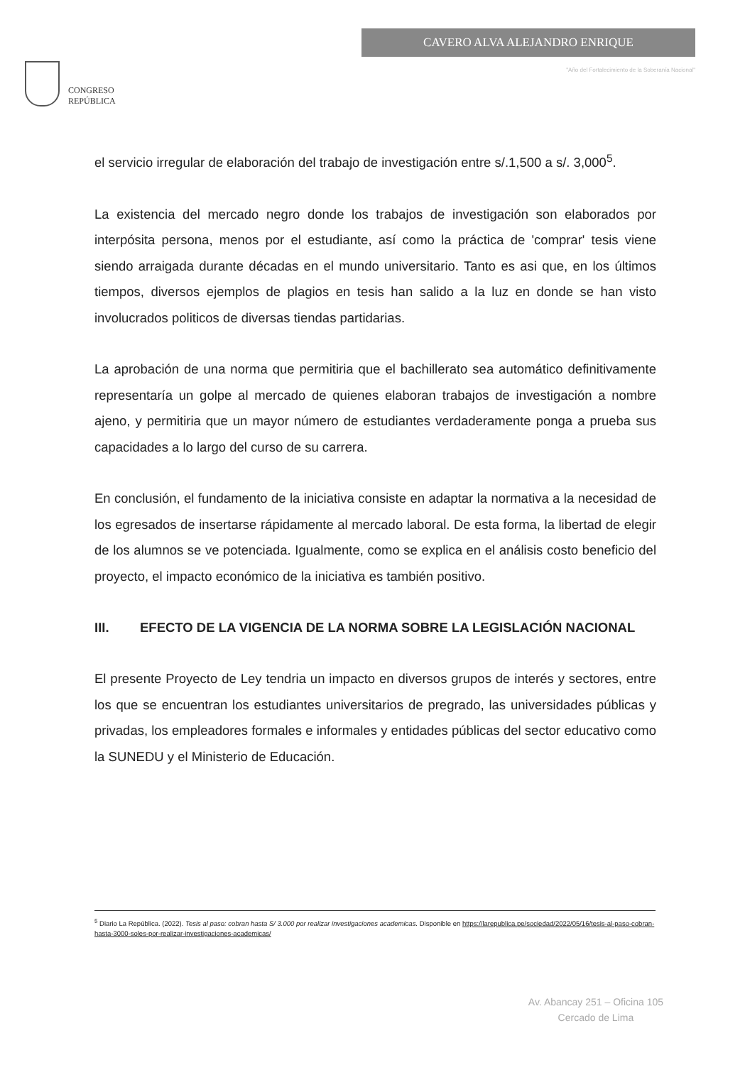CONGRESO
REPÚBLICA
CAVERO ALVA ALEJANDRO ENRIQUE
"Año del Fortalecimiento de la Soberanía Nacional"
el servicio irregular de elaboración del trabajo de investigación entre s/.1,500 a s/. 3,000<sup>5</sup>.
La existencia del mercado negro donde los trabajos de investigación son elaborados por interpósita persona, menos por el estudiante, así como la práctica de 'comprar' tesis viene siendo arraigada durante décadas en el mundo universitario. Tanto es asi que, en los últimos tiempos, diversos ejemplos de plagios en tesis han salido a la luz en donde se han visto involucrados politicos de diversas tiendas partidarias.
La aprobación de una norma que permitiria que el bachillerato sea automático definitivamente representaría un golpe al mercado de quienes elaboran trabajos de investigación a nombre ajeno, y permitiria que un mayor número de estudiantes verdaderamente ponga a prueba sus capacidades a lo largo del curso de su carrera.
En conclusión, el fundamento de la iniciativa consiste en adaptar la normativa a la necesidad de los egresados de insertarse rápidamente al mercado laboral. De esta forma, la libertad de elegir de los alumnos se ve potenciada. Igualmente, como se explica en el análisis costo beneficio del proyecto, el impacto económico de la iniciativa es también positivo.
III. EFECTO DE LA VIGENCIA DE LA NORMA SOBRE LA LEGISLACIÓN NACIONAL
El presente Proyecto de Ley tendria un impacto en diversos grupos de interés y sectores, entre los que se encuentran los estudiantes universitarios de pregrado, las universidades públicas y privadas, los empleadores formales e informales y entidades públicas del sector educativo como la SUNEDU y el Ministerio de Educación.
<sup>5</sup> Diario La República. (2022). Tesis al paso: cobran hasta S/ 3.000 por realizar investigaciones academicas. Disponible en https://larepublica.pe/sociedad/2022/05/16/tesis-al-paso-cobran-hasta-3000-soles-por-realizar-investigaciones-academicas/
Av. Abancay 251 – Oficina 105
Cercado de Lima